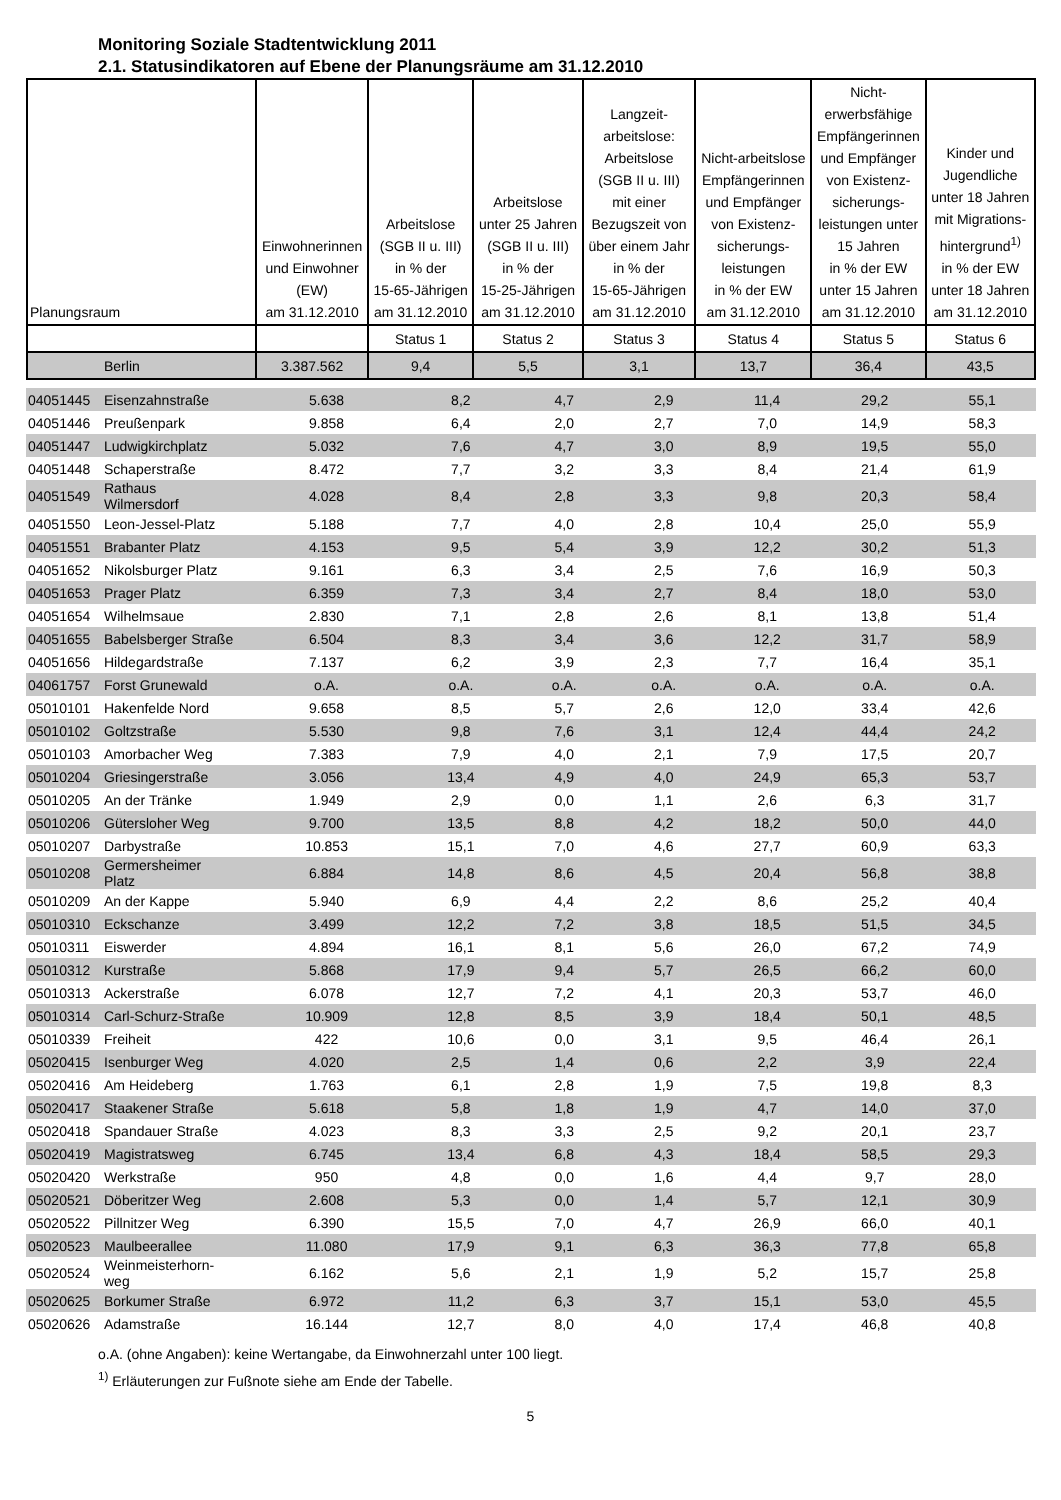Monitoring Soziale Stadtentwicklung 2011
2.1. Statusindikatoren auf Ebene der Planungsräume am 31.12.2010
| Planungsraum | Einwohnerinnen und Einwohner (EW) am 31.12.2010 | Arbeitslose (SGB II u. III) in % der 15-65-Jährigen am 31.12.2010 | Arbeitslose unter 25 Jahren (SGB II u. III) in % der 15-25-Jährigen am 31.12.2010 | Langzeit- arbeitslose: Arbeitslose (SGB II u. III) mit einer Bezugszeit von über einem Jahr in % der 15-65-Jährigen am 31.12.2010 | Nicht-arbeitslose Empfängerinnen und Empfänger von Existenz- sicherungs- leistungen in % der EW am 31.12.2010 | Nicht- erwerbsfähige Empfängerinnen und Empfänger von Existenz- sicherungs- leistungen unter 15 Jahren in % der EW unter 15 Jahren am 31.12.2010 | Kinder und Jugendliche unter 18 Jahren mit Migrations- hintergrund<sup>1)</sup> in % der EW unter 18 Jahren am 31.12.2010 |
| --- | --- | --- | --- | --- | --- | --- | --- |
| | | Status 1 | Status 2 | Status 3 | Status 4 | Status 5 | Status 6 |
| Berlin | 3.387.562 | 9,4 | 5,5 | 3,1 | 13,7 | 36,4 | 43,5 |
| 04051445 | Eisenzahnstraße | 5.638 | 8,2 | 4,7 | 2,9 | 11,4 | 29,2 | 55,1 |
| 04051446 | Preußenpark | 9.858 | 6,4 | 2,0 | 2,7 | 7,0 | 14,9 | 58,3 |
| 04051447 | Ludwigkirchplatz | 5.032 | 7,6 | 4,7 | 3,0 | 8,9 | 19,5 | 55,0 |
| 04051448 | Schaperstraße | 8.472 | 7,7 | 3,2 | 3,3 | 8,4 | 21,4 | 61,9 |
| 04051549 | Rathaus Wilmersdorf | 4.028 | 8,4 | 2,8 | 3,3 | 9,8 | 20,3 | 58,4 |
| 04051550 | Leon-Jessel-Platz | 5.188 | 7,7 | 4,0 | 2,8 | 10,4 | 25,0 | 55,9 |
| 04051551 | Brabanter Platz | 4.153 | 9,5 | 5,4 | 3,9 | 12,2 | 30,2 | 51,3 |
| 04051652 | Nikolsburger Platz | 9.161 | 6,3 | 3,4 | 2,5 | 7,6 | 16,9 | 50,3 |
| 04051653 | Prager Platz | 6.359 | 7,3 | 3,4 | 2,7 | 8,4 | 18,0 | 53,0 |
| 04051654 | Wilhelmsaue | 2.830 | 7,1 | 2,8 | 2,6 | 8,1 | 13,8 | 51,4 |
| 04051655 | Babelsberger Straße | 6.504 | 8,3 | 3,4 | 3,6 | 12,2 | 31,7 | 58,9 |
| 04051656 | Hildegardstraße | 7.137 | 6,2 | 3,9 | 2,3 | 7,7 | 16,4 | 35,1 |
| 04061757 | Forst Grunewald | o.A. | o.A. | o.A. | o.A. | o.A. | o.A. | o.A. |
| 05010101 | Hakenfelde Nord | 9.658 | 8,5 | 5,7 | 2,6 | 12,0 | 33,4 | 42,6 |
| 05010102 | Goltzstraße | 5.530 | 9,8 | 7,6 | 3,1 | 12,4 | 44,4 | 24,2 |
| 05010103 | Amorbacher Weg | 7.383 | 7,9 | 4,0 | 2,1 | 7,9 | 17,5 | 20,7 |
| 05010204 | Griesingerstraße | 3.056 | 13,4 | 4,9 | 4,0 | 24,9 | 65,3 | 53,7 |
| 05010205 | An der Tränke | 1.949 | 2,9 | 0,0 | 1,1 | 2,6 | 6,3 | 31,7 |
| 05010206 | Gütersloher Weg | 9.700 | 13,5 | 8,8 | 4,2 | 18,2 | 50,0 | 44,0 |
| 05010207 | Darbystraße | 10.853 | 15,1 | 7,0 | 4,6 | 27,7 | 60,9 | 63,3 |
| 05010208 | Germersheimer Platz | 6.884 | 14,8 | 8,6 | 4,5 | 20,4 | 56,8 | 38,8 |
| 05010209 | An der Kappe | 5.940 | 6,9 | 4,4 | 2,2 | 8,6 | 25,2 | 40,4 |
| 05010310 | Eckschanze | 3.499 | 12,2 | 7,2 | 3,8 | 18,5 | 51,5 | 34,5 |
| 05010311 | Eiswerder | 4.894 | 16,1 | 8,1 | 5,6 | 26,0 | 67,2 | 74,9 |
| 05010312 | Kurstraße | 5.868 | 17,9 | 9,4 | 5,7 | 26,5 | 66,2 | 60,0 |
| 05010313 | Ackerstraße | 6.078 | 12,7 | 7,2 | 4,1 | 20,3 | 53,7 | 46,0 |
| 05010314 | Carl-Schurz-Straße | 10.909 | 12,8 | 8,5 | 3,9 | 18,4 | 50,1 | 48,5 |
| 05010339 | Freiheit | 422 | 10,6 | 0,0 | 3,1 | 9,5 | 46,4 | 26,1 |
| 05020415 | Isenburger Weg | 4.020 | 2,5 | 1,4 | 0,6 | 2,2 | 3,9 | 22,4 |
| 05020416 | Am Heideberg | 1.763 | 6,1 | 2,8 | 1,9 | 7,5 | 19,8 | 8,3 |
| 05020417 | Staakener Straße | 5.618 | 5,8 | 1,8 | 1,9 | 4,7 | 14,0 | 37,0 |
| 05020418 | Spandauer Straße | 4.023 | 8,3 | 3,3 | 2,5 | 9,2 | 20,1 | 23,7 |
| 05020419 | Magistratsweg | 6.745 | 13,4 | 6,8 | 4,3 | 18,4 | 58,5 | 29,3 |
| 05020420 | Werkstraße | 950 | 4,8 | 0,0 | 1,6 | 4,4 | 9,7 | 28,0 |
| 05020521 | Döberitzer Weg | 2.608 | 5,3 | 0,0 | 1,4 | 5,7 | 12,1 | 30,9 |
| 05020522 | Pillnitzer Weg | 6.390 | 15,5 | 7,0 | 4,7 | 26,9 | 66,0 | 40,1 |
| 05020523 | Maulbeerallee | 11.080 | 17,9 | 9,1 | 6,3 | 36,3 | 77,8 | 65,8 |
| 05020524 | Weinmeisterhorn- weg | 6.162 | 5,6 | 2,1 | 1,9 | 5,2 | 15,7 | 25,8 |
| 05020625 | Borkumer Straße | 6.972 | 11,2 | 6,3 | 3,7 | 15,1 | 53,0 | 45,5 |
| 05020626 | Adamstraße | 16.144 | 12,7 | 8,0 | 4,0 | 17,4 | 46,8 | 40,8 |
o.A. (ohne Angaben): keine Wertangabe, da Einwohnerzahl unter 100 liegt.
<sup>1)</sup> Erläuterungen zur Fußnote siehe am Ende der Tabelle.
5